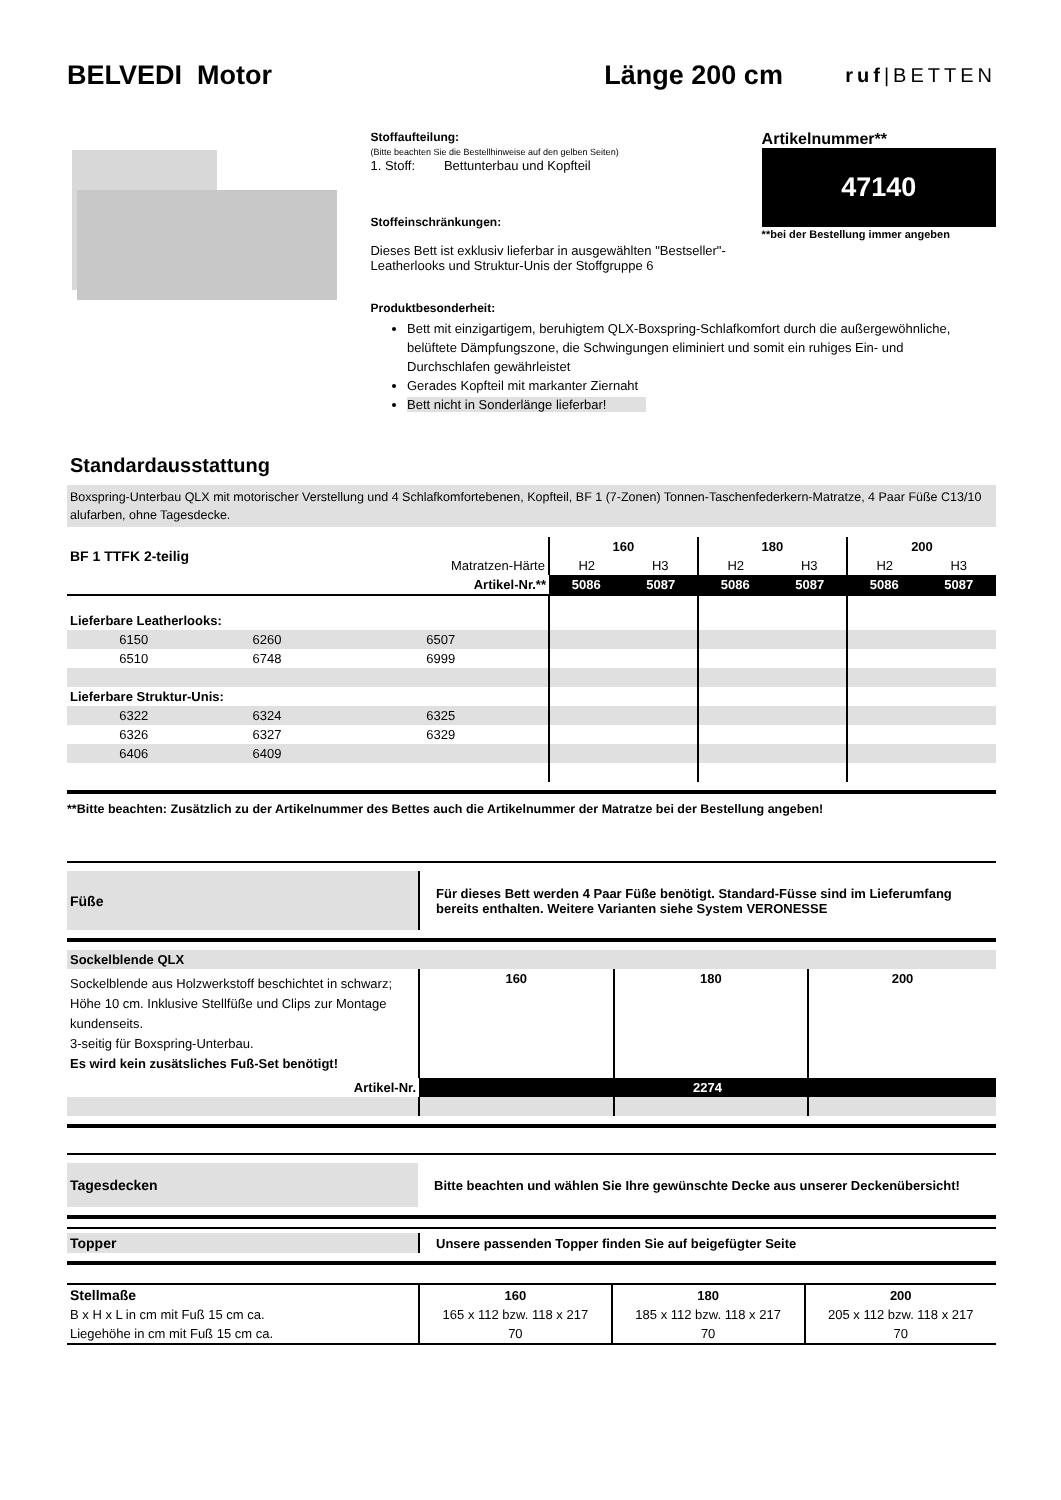BELVEDI Motor Länge 200 cm
ruf|BETTEN
Stoffaufteilung:
(Bitte beachten Sie die Bestellhinweise auf den gelben Seiten)
1. Stoff: Bettunterbau und Kopfteil
Stoffeinschränkungen:
Dieses Bett ist exklusiv lieferbar in ausgewählten "Bestseller"-Leatherlooks und Struktur-Unis der Stoffgruppe 6
Produktbesonderheit:
Artikelnummer**
47140
**bei der Bestellung immer angeben
Bett mit einzigartigem, beruhigtem QLX-Boxspring-Schlafkomfort durch die außergewöhnliche, belüftete Dämpfungszone, die Schwingungen eliminiert und somit ein ruhiges Ein- und Durchschlafen gewährleistet
Gerades Kopfteil mit markanter Ziernaht
Bett nicht in Sonderlänge lieferbar!
Standardausstattung
Boxspring-Unterbau QLX mit motorischer Verstellung und 4 Schlafkomfortebenen, Kopfteil, BF 1 (7-Zonen) Tonnen-Taschenfederkern-Matratze, 4 Paar Füße C13/10 alufarben, ohne Tagesdecke.
| BF 1 TTFK 2-teilig | | | 160 | | 180 | | 200 | |
| | | Matratzen-Härte | H2 | H3 | H2 | H3 | H2 | H3 |
| Artikel-Nr.** | | | 5086 | 5087 | 5086 | 5087 | 5086 | 5087 |
| Lieferbare Leatherlooks: | | | | | | | | |
| 6150 | 6260 | 6507 | | | | | | |
| 6510 | 6748 | 6999 | | | | | | |
| Lieferbare Struktur-Unis: | | | | | | | | |
| 6322 | 6324 | 6325 | | | | | | |
| 6326 | 6327 | 6329 | | | | | | |
| 6406 | 6409 | | | | | | | |
**Bitte beachten: Zusätzlich zu der Artikelnummer des Bettes auch die Artikelnummer der Matratze bei der Bestellung angeben!
| Füße | Für dieses Bett werden 4 Paar Füße benötigt. Standard-Füsse sind im Lieferumfang bereits enthalten. Weitere Varianten siehe System VERONESSE |
| Sockelblende QLX | | | |
| Sockelblende aus Holzwerkstoff beschichtet in schwarz; Höhe 10 cm. Inklusive Stellfüße und Clips zur Montage kundenseits. 3-seitig für Boxspring-Unterbau. Es wird kein zusätsliches Fuß-Set benötigt! | 160 | 180 | 200 |
| Artikel-Nr. | 2274 | | |
| Tagesdecken | Bitte beachten und wählen Sie Ihre gewünschte Decke aus unserer Deckenübersicht! |
| Topper | Unsere passenden Topper finden Sie auf beigefügter Seite |
| Stellmaße | 160 | 180 | 200 |
| B x H x L in cm mit Fuß 15 cm ca. | 165 x 112 bzw. 118 x 217 | 185 x 112 bzw. 118 x 217 | 205 x 112 bzw. 118 x 217 |
| Liegehöhe in cm mit Fuß 15 cm ca. | 70 | 70 | 70 |